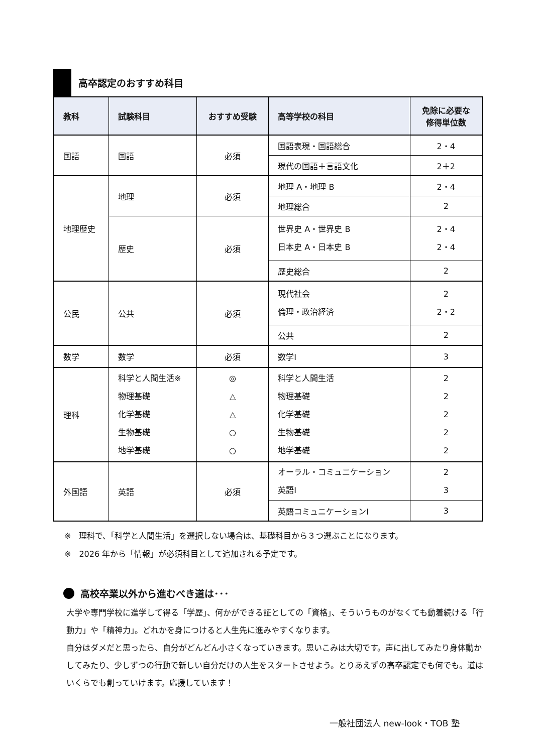高卒認定のおすすめ科目
| 教科 | 試験科目 | おすすめ受験 | 高等学校の科目 | 免除に必要な 修得単位数 |
| --- | --- | --- | --- | --- |
| 国語 | 国語 | 必須 | 国語表現・国語総合 | 2・4 |
| | | | 現代の国語＋言語文化 | 2＋2 |
| 地理歴史 | 地理 | 必須 | 地理 A・地理 B | 2・4 |
| | | | 地理総合 | 2 |
| | 歴史 | 必須 | 世界史 A・世界史 B 日本史 A・日本史 B | 2・4 2・4 |
| | | | 歴史総合 | 2 |
| 公民 | 公共 | 必須 | 現代社会 倫理・政治経済 | 2 2・2 |
| | | | 公共 | 2 |
| 数学 | 数学 | 必須 | 数学Ⅰ | 3 |
| 理科 | 科学と人間生活※ 物理基礎 化学基礎 生物基礎 地学基礎 | ◎ △ △ ○ ○ | 科学と人間生活 物理基礎 化学基礎 生物基礎 地学基礎 | 2 2 2 2 2 |
| 外国語 | 英語 | 必須 | オーラル・コミュニケーション 英語Ⅰ | 2 3 |
| | | | 英語コミュニケーションⅠ | 3 |
※　理科で、「科学と人間生活」を選択しない場合は、基礎科目から３つ選ぶことになります。
※　2026 年から「情報」が必須科目として追加される予定です。
高校卒業以外から進むべき道は･･･
大学や専門学校に進学して得る「学歴」、何かができる証としての「資格」、そういうものがなくても動着続ける「行動力」や「精神力」。どれかを身につけると人生先に進みやすくなります。
自分はダメだと思ったら、自分がどんどん小さくなっていきます。思いこみは大切です。声に出してみたり身体動かしてみたり、少しずつの行動で新しい自分だけの人生をスタートさせよう。とりあえずの高卒認定でも何でも。道はいくらでも創っていけます。応援しています！
一般社団法人 new-look・TOB 塾